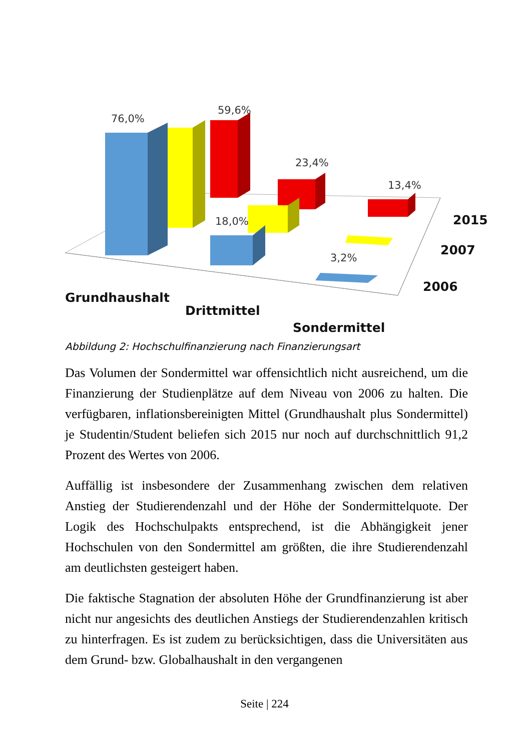76,0%
59,6%
23,4%
13,4%
18,0%
3,2%
2015
2007
2006
Grundhaushalt
Drittmittel
Sondermittel
Abbildung 2: Hochschulfinanzierung nach Finanzierungsart
Das Volumen der Sondermittel war offensichtlich nicht ausreichend, um die Finanzierung der Studienplätze auf dem Niveau von 2006 zu halten. Die verfügbaren, inflationsbereinigten Mittel (Grundhaushalt plus Sondermittel) je Studentin/Student beliefen sich 2015 nur noch auf durchschnittlich 91,2 Prozent des Wertes von 2006.
Auffällig ist insbesondere der Zusammenhang zwischen dem relativen Anstieg der Studierendenzahl und der Höhe der Sondermittelquote. Der Logik des Hochschulpakts entsprechend, ist die Abhängigkeit jener Hochschulen von den Sondermittel am größten, die ihre Studierendenzahl am deutlichsten gesteigert haben.
Die faktische Stagnation der absoluten Höhe der Grundfinanzierung ist aber nicht nur angesichts des deutlichen Anstiegs der Studierendenzahlen kritisch zu hinterfragen. Es ist zudem zu berücksichtigen, dass die Universitäten aus dem Grund- bzw. Globalhaushalt in den vergangenen
Seite | 224